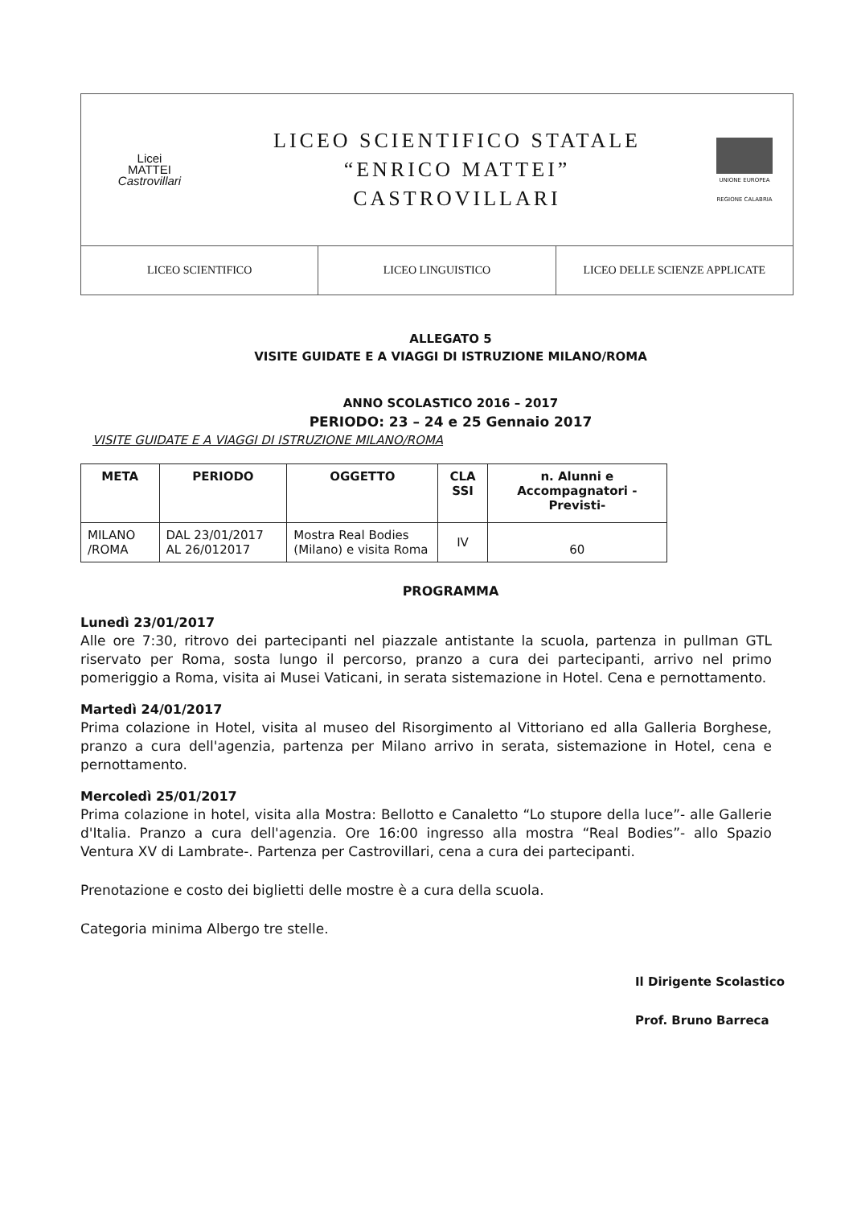Licei
MATTEI
Castrovillari
LICEO SCIENTIFICO STATALE
“ENRICO MATTEI”
CASTROVILLARI
UNIONE EUROPEA
REGIONE CALABRIA
LICEO SCIENTIFICO LICEO LINGUISTICO LICEO DELLE SCIENZE APPLICATE
ALLEGATO 5
VISITE GUIDATE E A VIAGGI DI ISTRUZIONE MILANO/ROMA
ANNO SCOLASTICO 2016 – 2017
PERIODO: 23 – 24 e 25 Gennaio 2017
VISITE GUIDATE E A VIAGGI DI ISTRUZIONE MILANO/ROMA
| META | PERIODO | OGGETTO | CLA SSI | n. Alunni e Accompagnatori -Previsti- |
| --- | --- | --- | --- | --- |
| MILANO /ROMA | DAL 23/01/2017 AL 26/012017 | Mostra Real Bodies (Milano) e visita Roma | IV | 60 |
PROGRAMMA
Lunedì 23/01/2017
Alle ore 7:30, ritrovo dei partecipanti nel piazzale antistante la scuola, partenza in pullman GTL riservato per Roma, sosta lungo il percorso, pranzo a cura dei partecipanti, arrivo nel primo pomeriggio a Roma, visita ai Musei Vaticani, in serata sistemazione in Hotel. Cena e pernottamento.
Martedì 24/01/2017
Prima colazione in Hotel, visita al museo del Risorgimento al Vittoriano ed alla Galleria Borghese, pranzo a cura dell'agenzia, partenza per Milano arrivo in serata, sistemazione in Hotel, cena e pernottamento.
Mercoledì 25/01/2017
Prima colazione in hotel, visita alla Mostra: Bellotto e Canaletto “Lo stupore della luce”- alle Gallerie d'Italia. Pranzo a cura dell'agenzia. Ore 16:00 ingresso alla mostra “Real Bodies”- allo Spazio Ventura XV di Lambrate-. Partenza per Castrovillari, cena a cura dei partecipanti.
Prenotazione e costo dei biglietti delle mostre è a cura della scuola.
Categoria minima Albergo tre stelle.
Il Dirigente Scolastico
Prof. Bruno Barreca